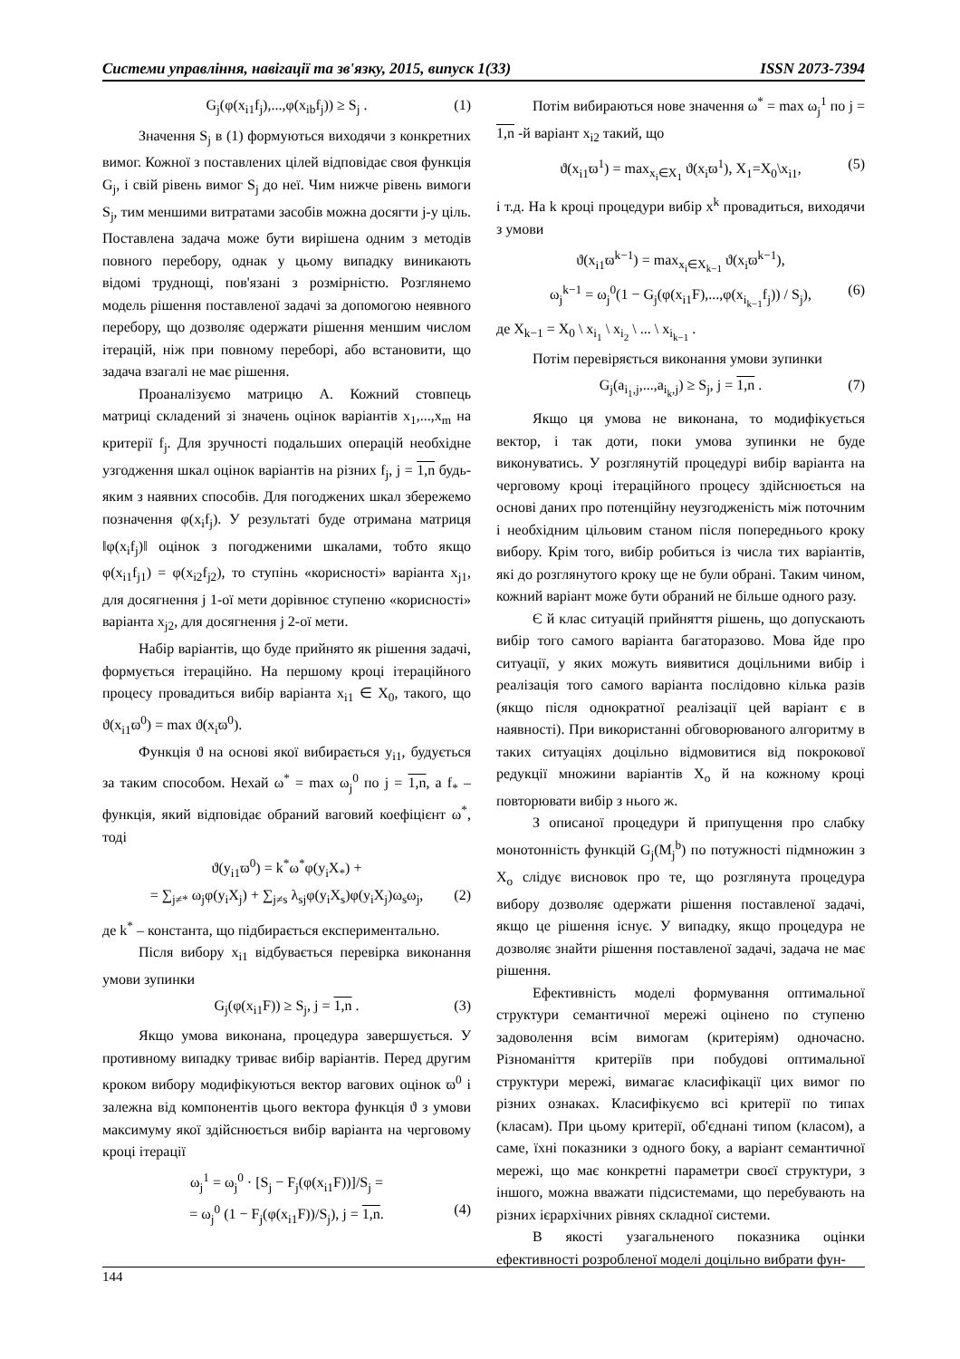Системи управління, навігації та зв'язку, 2015, випуск 1(33) ISSN 2073-7394
G<sub>j</sub>(φ(x<sub>i1</sub>f<sub>j</sub>),...,φ(x<sub>ib</sub>f<sub>j</sub>)) ≥ S<sub>j</sub> . (1)
Значення S<sub>j</sub> в (1) формуються виходячи з конкретних вимог. Кожної з поставлених цілей відповідає своя функція G<sub>j</sub>, і свій рівень вимог S<sub>j</sub> до неї. Чим нижче рівень вимоги S<sub>j</sub>, тим меншими витратами засобів можна досягти j-у ціль. Поставлена задача може бути вирішена одним з методів повного перебору, однак у цьому випадку виникають відомі труднощі, пов'язані з розмірністю. Розглянемо модель рішення поставленої задачі за допомогою неявного перебору, що дозволяє одержати рішення меншим числом ітерацій, ніж при повному переборі, або встановити, що задача взагалі не має рішення.
Проаналізуємо матрицю А. Кожний стовпець матриці складений зі значень оцінок варіантів x<sub>1</sub>,...,x<sub>m</sub> на критерії f<sub>j</sub>. Для зручності подальших операцій необхідне узгодження шкал оцінок варіантів на різних f<sub>j</sub>, j = 1,n будь-яким з наявних способів. Для погоджених шкал збережемо позначення φ(x<sub>i</sub>f<sub>j</sub>). У результаті буде отримана матриця ‖φ(x<sub>i</sub>f<sub>j</sub>)‖ оцінок з погодженими шкалами, тобто якщо φ(x<sub>i1</sub>f<sub>j1</sub>) = φ(x<sub>i2</sub>f<sub>j2</sub>), то ступінь «корисності» варіанта x<sub>j1</sub>, для досягнення j 1-ої мети дорівнює ступеню «корисності» варіанта x<sub>j2</sub>, для досягнення j 2-ої мети.
Набір варіантів, що буде прийнято як рішення задачі, формується ітераційно. На першому кроці ітераційного процесу провадиться вибір варіанта x<sub>i1</sub> ∈ X<sub>0</sub>, такого, що ϑ(x<sub>i1</sub>ϖ<sup>0</sup>) = max ϑ(x<sub>i</sub>ϖ<sup>0</sup>).
Функція ϑ на основі якої вибирається y<sub>i1</sub>, будується за таким способом. Нехай ω<sup>*</sup> = max ω<sub>j</sub><sup>0</sup> по j = 1,n, а f<sub>*</sub> – функція, який відповідає обраний ваговий коефіцієнт ω<sup>*</sup>, тоді
ϑ(y<sub>i1</sub>ϖ<sup>0</sup>) = k<sup>*</sup>ω<sup>*</sup>φ(y<sub>i</sub>X<sub>*</sub>) +
= ∑<sub>j≠*</sub> ω<sub>j</sub>φ(y<sub>i</sub>X<sub>j</sub>) + ∑<sub>j≠s</sub> λ<sub>sj</sub>φ(y<sub>i</sub>X<sub>s</sub>)φ(y<sub>i</sub>X<sub>j</sub>)ω<sub>s</sub>ω<sub>j</sub>, (2)
де k<sup>*</sup> – константа, що підбирається експериментально.
Після вибору x<sub>i1</sub> відбувається перевірка виконання умови зупинки
G<sub>j</sub>(φ(x<sub>i1</sub>F)) ≥ S<sub>j</sub>, j = 1,n . (3)
Якщо умова виконана, процедура завершується. У противному випадку триває вибір варіантів. Перед другим кроком вибору модифікуються вектор вагових оцінок ϖ<sup>0</sup> і залежна від компонентів цього вектора функція ϑ з умови максимуму якої здійснюється вибір варіанта на черговому кроці ітерації
ω<sub>j</sub><sup>1</sup> = ω<sub>j</sub><sup>0</sup> · [S<sub>j</sub> − F<sub>j</sub>(φ(x<sub>i1</sub>F))]/S<sub>j</sub> =
= ω<sub>j</sub><sup>0</sup> (1 − F<sub>j</sub>(φ(x<sub>i1</sub>F))/S<sub>j</sub>), j = 1,n. (4)
Потім вибираються нове значення ω<sup>*</sup> = max ω<sub>j</sub><sup>1</sup> по j = 1,n -й варіант x<sub>i2</sub> такий, що
ϑ(x<sub>i1</sub>ϖ<sup>1</sup>) = max<sub>x<sub>i</sub>∈X<sub>1</sub></sub> ϑ(x<sub>i</sub>ϖ<sup>1</sup>), X<sub>1</sub>=X<sub>0</sub>\x<sub>i1</sub>, (5)
і т.д. На k кроці процедури вибір x<sup>k</sup> провадиться, виходячи з умови
ϑ(x<sub>i1</sub>ϖ<sup>k−1</sup>) = max<sub>x<sub>i</sub>∈X<sub>k−1</sub></sub> ϑ(x<sub>i</sub>ϖ<sup>k−1</sup>),
ω<sub>j</sub><sup>k−1</sup> = ω<sub>j</sub><sup>0</sup>(1 − G<sub>j</sub>(φ(x<sub>i1</sub>F),...,φ(x<sub>i<sub>k−1</sub></sub>f<sub>j</sub>)) / S<sub>j</sub>), (6)
де X<sub>k−1</sub> = X<sub>0</sub> \ x<sub>i<sub>1</sub></sub> \ x<sub>i<sub>2</sub></sub> \ ... \ x<sub>i<sub>k−1</sub></sub> .
Потім перевіряється виконання умови зупинки
G<sub>j</sub>(a<sub>i<sub>1</sub>,j</sub>,...,a<sub>i<sub>k</sub>,j</sub>) ≥ S<sub>j</sub>, j = 1,n . (7)
Якщо ця умова не виконана, то модифікується вектор, і так доти, поки умова зупинки не буде виконуватись. У розглянутій процедурі вибір варіанта на черговому кроці ітераційного процесу здійснюється на основі даних про потенційну неузгодженість між поточним і необхідним цільовим станом після попереднього кроку вибору. Крім того, вибір робиться із числа тих варіантів, які до розглянутого кроку ще не були обрані. Таким чином, кожний варіант може бути обраний не більше одного разу.
Є й клас ситуацій прийняття рішень, що допускають вибір того самого варіанта багаторазово. Мова йде про ситуації, у яких можуть виявитися доцільними вибір і реалізація того самого варіанта послідовно кілька разів (якщо після однократної реалізації цей варіант є в наявності). При використанні обговорюваного алгоритму в таких ситуаціях доцільно відмовитися від покрокової редукції множини варіантів X<sub>o</sub> й на кожному кроці повторювати вибір з нього ж.
З описаної процедури й припущення про слабку монотонність функцій G<sub>j</sub>(M<sub>j</sub><sup>b</sup>) по потужності підмножин з X<sub>o</sub> слідує висновок про те, що розглянута процедура вибору дозволяє одержати рішення поставленої задачі, якщо це рішення існує. У випадку, якщо процедура не дозволяє знайти рішення поставленої задачі, задача не має рішення.
Ефективність моделі формування оптимальної структури семантичної мережі оцінено по ступеню задоволення всім вимогам (критеріям) одночасно. Різноманіття критеріїв при побудові оптимальної структури мережі, вимагає класифікації цих вимог по різних ознаках. Класифікуємо всі критерії по типах (класам). При цьому критерії, об'єднані типом (класом), а саме, їхні показники з одного боку, а варіант семантичної мережі, що має конкретні параметри своєї структури, з іншого, можна вважати підсистемами, що перебувають на різних ієрархічних рівнях складної системи.
В якості узагальненого показника оцінки ефективності розробленої моделі доцільно вибрати фун-
144